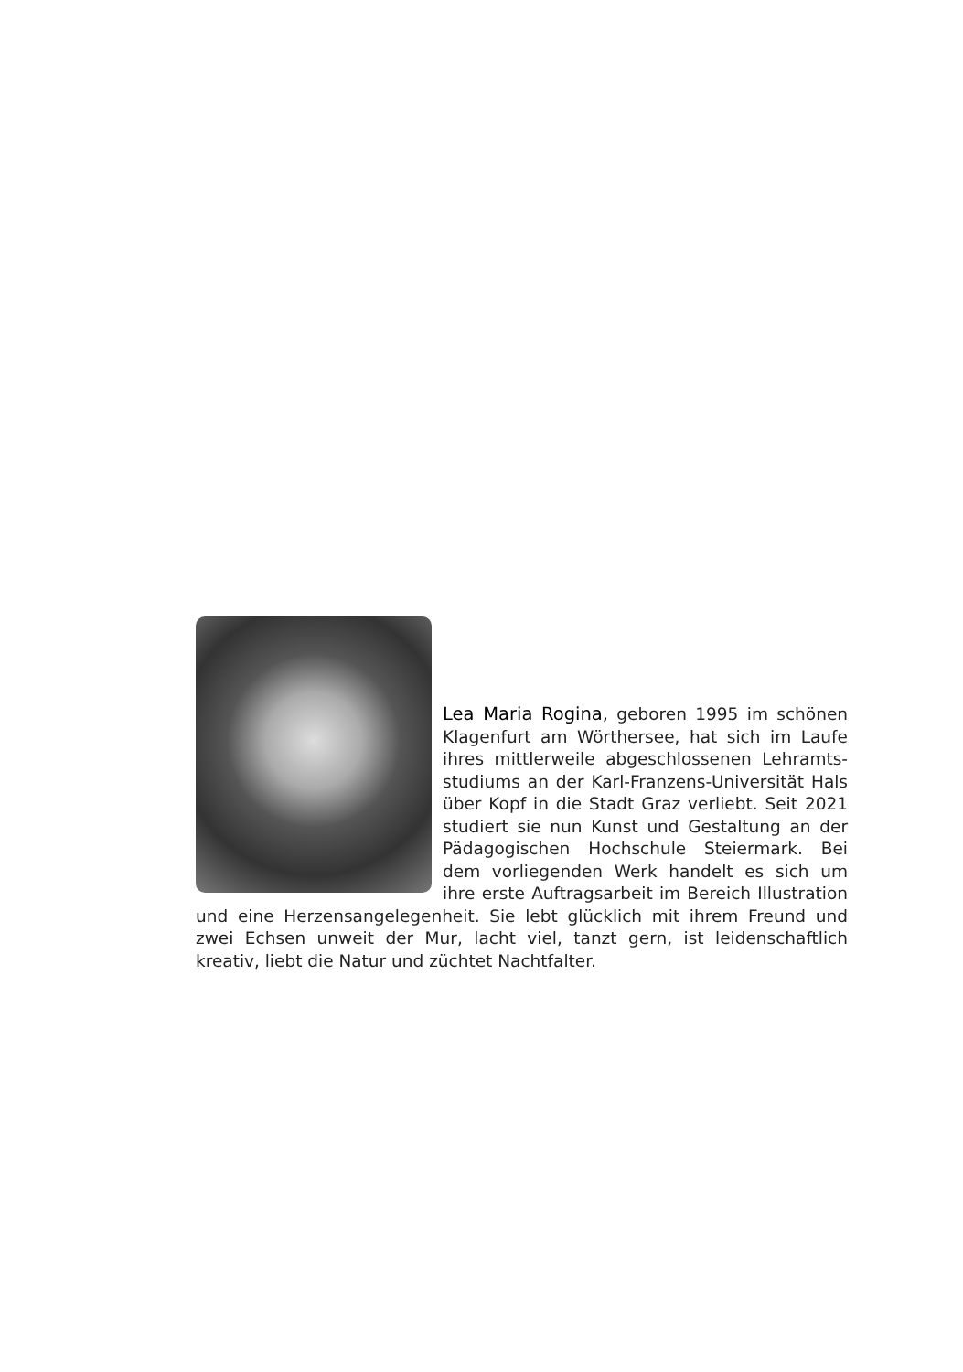Lea Maria Rogina, geboren 1995 im schönen Klagenfurt am Wörthersee, hat sich im Laufe ihres mittlerweile abgeschlossenen Lehramts­studiums an der Karl-Franzens-Universität Hals über Kopf in die Stadt Graz verliebt. Seit 2021 studiert sie nun Kunst und Gestaltung an der Pädagogischen Hochschule Steiermark. Bei dem vorliegenden Werk handelt es sich um ihre erste Auftragsarbeit im Bereich Illustration und eine Herzensangelegen­heit. Sie lebt glücklich mit ihrem Freund und zwei Echsen unweit der Mur, lacht viel, tanzt gern, ist leidenschaftlich kreativ, liebt die Natur und züchtet Nachtfalter.